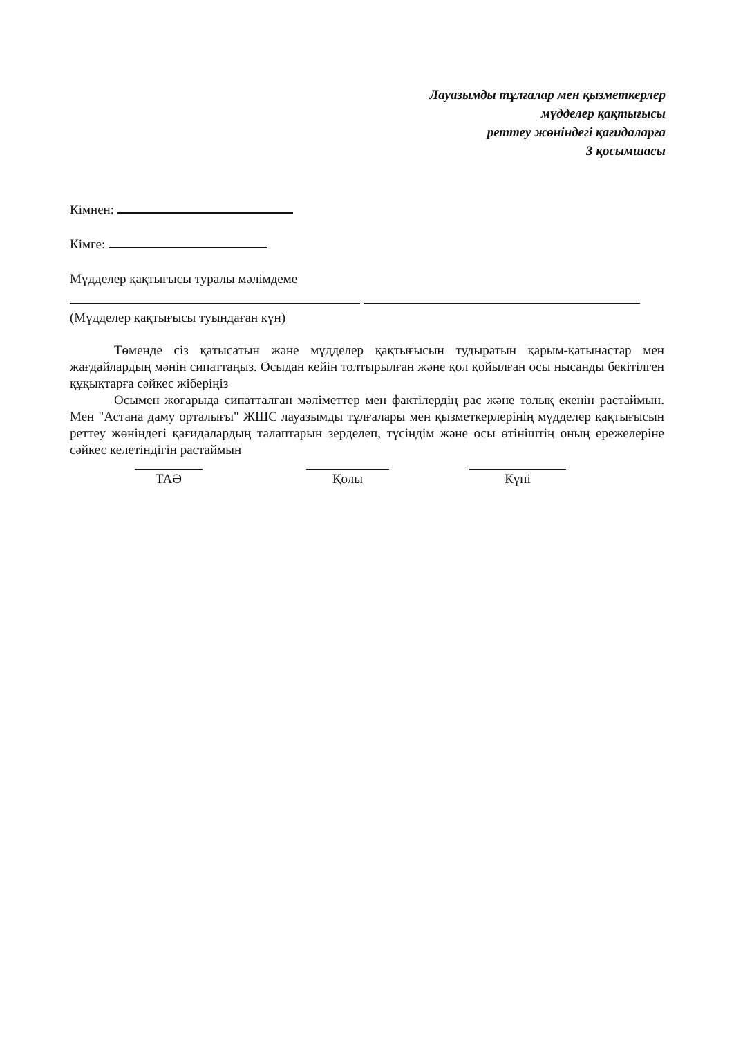Лауазымды тұлғалар мен қызметкерлер
мүдделер қақтығысы
реттеу жөніндегі қағидаларға
3 қосымшасы
Кімнен:
Кімге:
Мүдделер қақтығысы туралы мәлімдеме
(Мүдделер қақтығысы туындаған күн)
Төменде сіз қатысатын және мүдделер қақтығысын тудыратын қарым-қатынастар мен жағдайлардың мәнін сипаттаңыз. Осыдан кейін толтырылған және қол қойылған осы нысанды бекітілген құқықтарға сәйкес жіберіңіз
Осымен жоғарыда сипатталған мәліметтер мен фактілердің рас және толық екенін растаймын. Мен "Астана даму орталығы" ЖШС лауазымды тұлғалары мен қызметкерлерінің мүдделер қақтығысын реттеу жөніндегі қағидалардың талаптарын зерделеп, түсіндім және осы өтініштің оның ережелеріне сәйкес келетіндігін растаймын
ТАӘ Қолы Күні